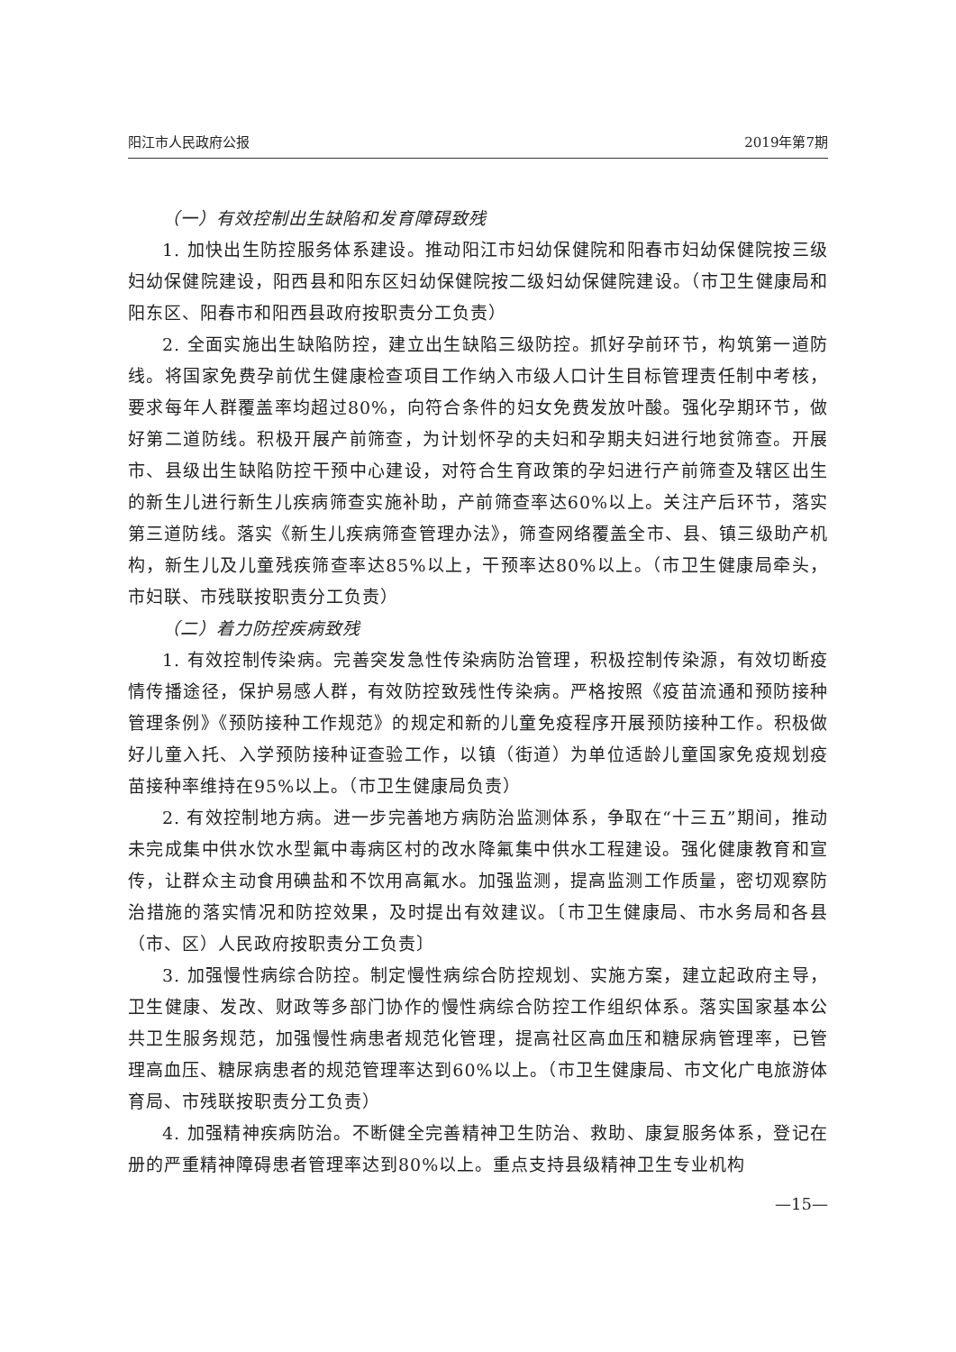阳江市人民政府公报 2019年第7期
（一）有效控制出生缺陷和发育障碍致残
1. 加快出生防控服务体系建设。推动阳江市妇幼保健院和阳春市妇幼保健院按三级妇幼保健院建设，阳西县和阳东区妇幼保健院按二级妇幼保健院建设。（市卫生健康局和阳东区、阳春市和阳西县政府按职责分工负责）
2. 全面实施出生缺陷防控，建立出生缺陷三级防控。抓好孕前环节，构筑第一道防线。将国家免费孕前优生健康检查项目工作纳入市级人口计生目标管理责任制中考核，要求每年人群覆盖率均超过80%，向符合条件的妇女免费发放叶酸。强化孕期环节，做好第二道防线。积极开展产前筛查，为计划怀孕的夫妇和孕期夫妇进行地贫筛查。开展市、县级出生缺陷防控干预中心建设，对符合生育政策的孕妇进行产前筛查及辖区出生的新生儿进行新生儿疾病筛查实施补助，产前筛查率达60%以上。关注产后环节，落实第三道防线。落实《新生儿疾病筛查管理办法》，筛查网络覆盖全市、县、镇三级助产机构，新生儿及儿童残疾筛查率达85%以上，干预率达80%以上。（市卫生健康局牵头，市妇联、市残联按职责分工负责）
（二）着力防控疾病致残
1. 有效控制传染病。完善突发急性传染病防治管理，积极控制传染源，有效切断疫情传播途径，保护易感人群，有效防控致残性传染病。严格按照《疫苗流通和预防接种管理条例》《预防接种工作规范》的规定和新的儿童免疫程序开展预防接种工作。积极做好儿童入托、入学预防接种证查验工作，以镇（街道）为单位适龄儿童国家免疫规划疫苗接种率维持在95%以上。（市卫生健康局负责）
2. 有效控制地方病。进一步完善地方病防治监测体系，争取在“十三五”期间，推动未完成集中供水饮水型氟中毒病区村的改水降氟集中供水工程建设。强化健康教育和宣传，让群众主动食用碘盐和不饮用高氟水。加强监测，提高监测工作质量，密切观察防治措施的落实情况和防控效果，及时提出有效建议。〔市卫生健康局、市水务局和各县（市、区）人民政府按职责分工负责〕
3. 加强慢性病综合防控。制定慢性病综合防控规划、实施方案，建立起政府主导，卫生健康、发改、财政等多部门协作的慢性病综合防控工作组织体系。落实国家基本公共卫生服务规范，加强慢性病患者规范化管理，提高社区高血压和糖尿病管理率，已管理高血压、糖尿病患者的规范管理率达到60%以上。（市卫生健康局、市文化广电旅游体育局、市残联按职责分工负责）
4. 加强精神疾病防治。不断健全完善精神卫生防治、救助、康复服务体系，登记在册的严重精神障碍患者管理率达到80%以上。重点支持县级精神卫生专业机构
—15—